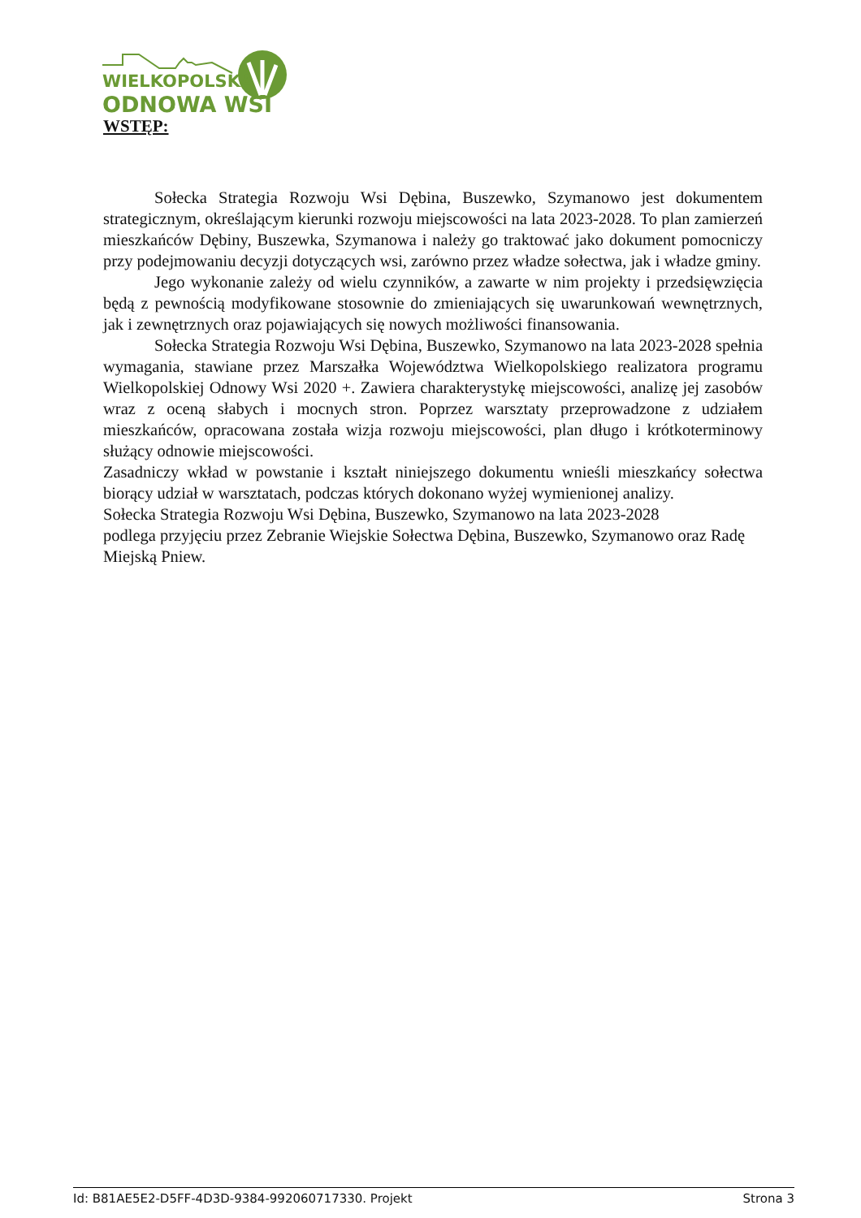WIELKOPOLSKA
ODNOWA WSI
WSTĘP:
Sołecka Strategia Rozwoju Wsi Dębina, Buszewko, Szymanowo jest dokumentem strategicznym, określającym kierunki rozwoju miejscowości na lata 2023-2028. To plan zamierzeń mieszkańców Dębiny, Buszewka, Szymanowa i należy go traktować jako dokument pomocniczy przy podejmowaniu decyzji dotyczących wsi, zarówno przez władze sołectwa, jak i władze gminy.
Jego wykonanie zależy od wielu czynników, a zawarte w nim projekty i przedsięwzięcia będą z pewnością modyfikowane stosownie do zmieniających się uwarunkowań wewnętrznych, jak i zewnętrznych oraz pojawiających się nowych możliwości finansowania.
Sołecka Strategia Rozwoju Wsi Dębina, Buszewko, Szymanowo na lata 2023-2028 spełnia wymagania, stawiane przez Marszałka Województwa Wielkopolskiego realizatora programu Wielkopolskiej Odnowy Wsi 2020 +. Zawiera charakterystykę miejscowości, analizę jej zasobów wraz z oceną słabych i mocnych stron. Poprzez warsztaty przeprowadzone z udziałem mieszkańców, opracowana została wizja rozwoju miejscowości, plan długo i krótkoterminowy służący odnowie miejscowości.
Zasadniczy wkład w powstanie i kształt niniejszego dokumentu wnieśli mieszkańcy sołectwa biorący udział w warsztatach, podczas których dokonano wyżej wymienionej analizy.
Sołecka Strategia Rozwoju Wsi Dębina, Buszewko, Szymanowo na lata 2023-2028
podlega przyjęciu przez Zebranie Wiejskie Sołectwa Dębina, Buszewko, Szymanowo oraz Radę Miejską Pniew.
Id: B81AE5E2-D5FF-4D3D-9384-992060717330. Projekt Strona 3